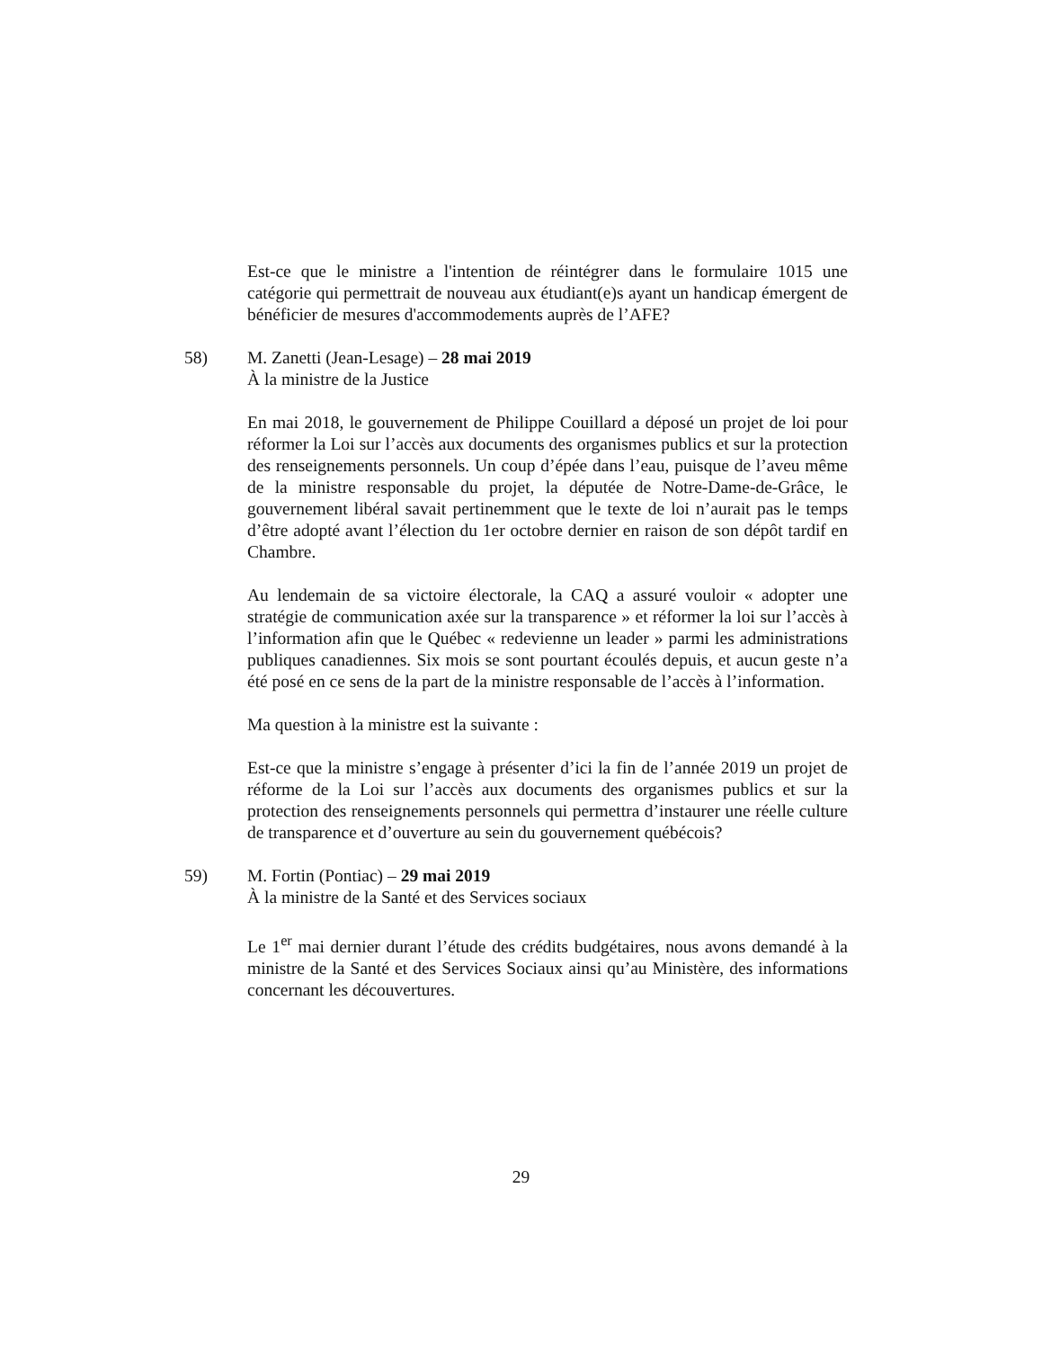Est-ce que le ministre a l'intention de réintégrer dans le formulaire 1015 une catégorie qui permettrait de nouveau aux étudiant(e)s ayant un handicap émergent de bénéficier de mesures d'accommodements auprès de l’AFE?
58) M. Zanetti (Jean-Lesage) – 28 mai 2019
À la ministre de la Justice
En mai 2018, le gouvernement de Philippe Couillard a déposé un projet de loi pour réformer la Loi sur l’accès aux documents des organismes publics et sur la protection des renseignements personnels. Un coup d’épée dans l’eau, puisque de l’aveu même de la ministre responsable du projet, la députée de Notre-Dame-de-Grâce, le gouvernement libéral savait pertinemment que le texte de loi n’aurait pas le temps d’être adopté avant l’élection du 1er octobre dernier en raison de son dépôt tardif en Chambre.
Au lendemain de sa victoire électorale, la CAQ a assuré vouloir « adopter une stratégie de communication axée sur la transparence » et réformer la loi sur l’accès à l’information afin que le Québec « redevienne un leader » parmi les administrations publiques canadiennes. Six mois se sont pourtant écoulés depuis, et aucun geste n’a été posé en ce sens de la part de la ministre responsable de l’accès à l’information.
Ma question à la ministre est la suivante :
Est-ce que la ministre s’engage à présenter d’ici la fin de l’année 2019 un projet de réforme de la Loi sur l’accès aux documents des organismes publics et sur la protection des renseignements personnels qui permettra d’instaurer une réelle culture de transparence et d’ouverture au sein du gouvernement québécois?
59) M. Fortin (Pontiac) – 29 mai 2019
À la ministre de la Santé et des Services sociaux
Le 1<sup>er</sup> mai dernier durant l’étude des crédits budgétaires, nous avons demandé à la ministre de la Santé et des Services Sociaux ainsi qu’au Ministère, des informations concernant les découvertures.
29